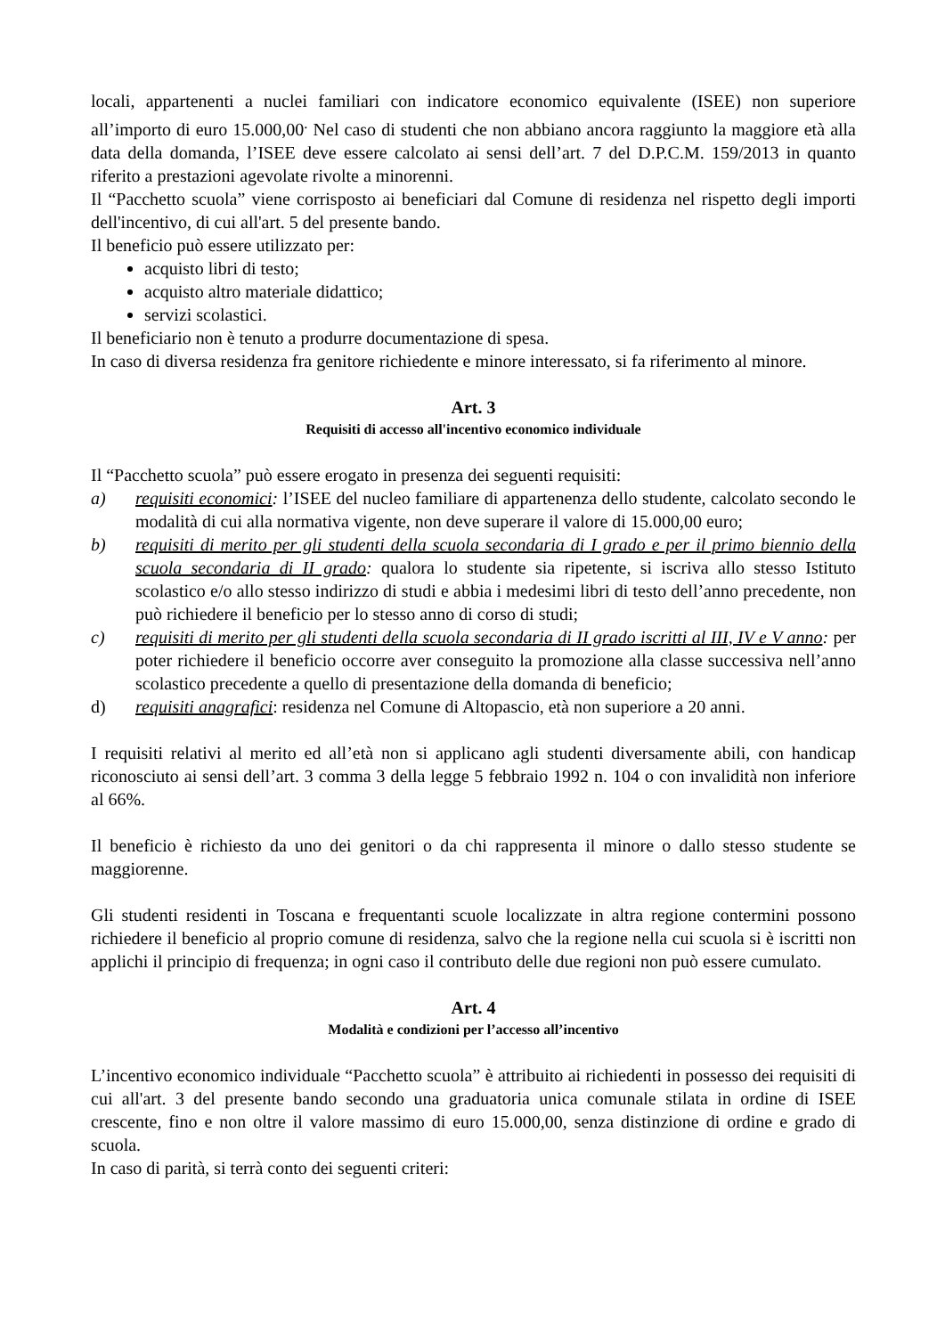locali, appartenenti a nuclei familiari con indicatore economico equivalente (ISEE) non superiore all’importo di euro 15.000,00<sup>.</sup> Nel caso di studenti che non abbiano ancora raggiunto la maggiore età alla data della domanda, l’ISEE deve essere calcolato ai sensi dell’art. 7 del D.P.C.M. 159/2013 in quanto riferito a prestazioni agevolate rivolte a minorenni.
Il “Pacchetto scuola” viene corrisposto ai beneficiari dal Comune di residenza nel rispetto degli importi dell'incentivo, di cui all'art. 5 del presente bando.
Il beneficio può essere utilizzato per:
acquisto libri di testo;
acquisto altro materiale didattico;
servizi scolastici.
Il beneficiario non è tenuto a produrre documentazione di spesa.
In caso di diversa residenza fra genitore richiedente e minore interessato, si fa riferimento al minore.
Art. 3
Requisiti di accesso all'incentivo economico individuale
Il “Pacchetto scuola” può essere erogato in presenza dei seguenti requisiti:
a) requisiti economici: l’ISEE del nucleo familiare di appartenenza dello studente, calcolato secondo le modalità di cui alla normativa vigente, non deve superare il valore di 15.000,00 euro;
b) requisiti di merito per gli studenti della scuola secondaria di I grado e per il primo biennio della scuola secondaria di II grado: qualora lo studente sia ripetente, si iscriva allo stesso Istituto scolastico e/o allo stesso indirizzo di studi e abbia i medesimi libri di testo dell’anno precedente, non può richiedere il beneficio per lo stesso anno di corso di studi;
c) requisiti di merito per gli studenti della scuola secondaria di II grado iscritti al III, IV e V anno: per poter richiedere il beneficio occorre aver conseguito la promozione alla classe successiva nell’anno scolastico precedente a quello di presentazione della domanda di beneficio;
d) requisiti anagrafici: residenza nel Comune di Altopascio, età non superiore a 20 anni.
I requisiti relativi al merito ed all’età non si applicano agli studenti diversamente abili, con handicap riconosciuto ai sensi dell’art. 3 comma 3 della legge 5 febbraio 1992 n. 104 o con invalidità non inferiore al 66%.
Il beneficio è richiesto da uno dei genitori o da chi rappresenta il minore o dallo stesso studente se maggiorenne.
Gli studenti residenti in Toscana e frequentanti scuole localizzate in altra regione contermini possono richiedere il beneficio al proprio comune di residenza, salvo che la regione nella cui scuola si è iscritti non applichi il principio di frequenza; in ogni caso il contributo delle due regioni non può essere cumulato.
Art. 4
Modalità e condizioni per l’accesso all’incentivo
L’incentivo economico individuale “Pacchetto scuola” è attribuito ai richiedenti in possesso dei requisiti di cui all'art. 3 del presente bando secondo una graduatoria unica comunale stilata in ordine di ISEE crescente, fino e non oltre il valore massimo di euro 15.000,00, senza distinzione di ordine e grado di scuola.
In caso di parità, si terrà conto dei seguenti criteri: